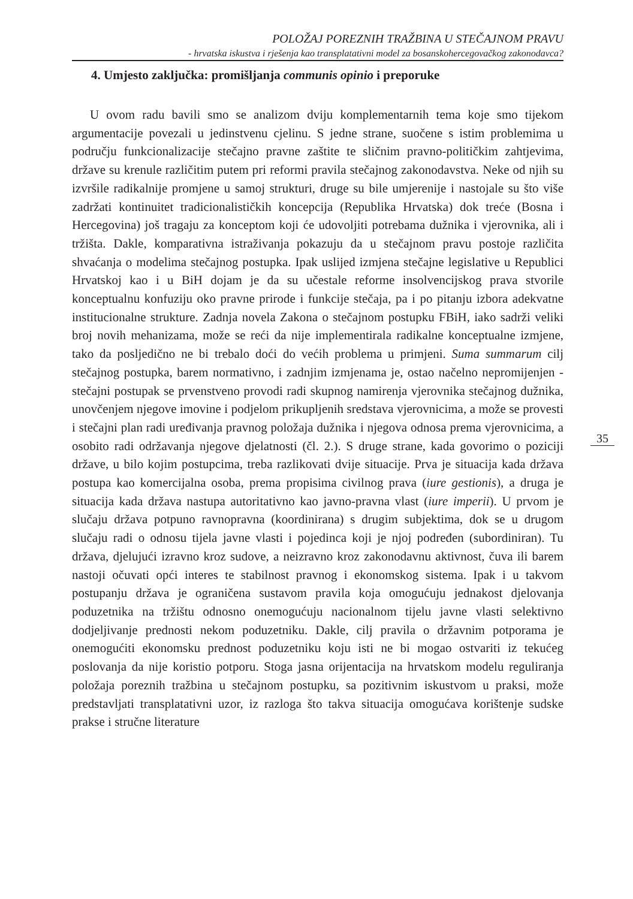POLOŽAJ POREZNIH TRAŽBINA U STEČAJNOM PRAVU
- hrvatska iskustva i rješenja kao transplatativni model za bosanskohercegovačkog zakonodavca?
4. Umjesto zaključka: promišljanja communis opinio i preporuke
U ovom radu bavili smo se analizom dviju komplementarnih tema koje smo tijekom argumentacije povezali u jedinstvenu cjelinu. S jedne strane, suočene s istim problemima u području funkcionalizacije stečajno pravne zaštite te sličnim pravno-političkim zahtjevima, države su krenule različitim putem pri reformi pravila stečajnog zakonodavstva. Neke od njih su izvršile radikalnije promjene u samoj strukturi, druge su bile umjerenije i nastojale su što više zadržati kontinuitet tradicionalističkih koncepcija (Republika Hrvatska) dok treće (Bosna i Hercegovina) još tragaju za konceptom koji će udovoljiti potrebama dužnika i vjerovnika, ali i tržišta. Dakle, komparativna istraživanja pokazuju da u stečajnom pravu postoje različita shvaćanja o modelima stečajnog postupka. Ipak uslijed izmjena stečajne legislative u Republici Hrvatskoj kao i u BiH dojam je da su učestale reforme insolvencijskog prava stvorile konceptualnu konfuziju oko pravne prirode i funkcije stečaja, pa i po pitanju izbora adekvatne institucionalne strukture. Zadnja novela Zakona o stečajnom postupku FBiH, iako sadrži veliki broj novih mehanizama, može se reći da nije implementirala radikalne konceptualne izmjene, tako da posljedično ne bi trebalo doći do većih problema u primjeni. Suma summarum cilj stečajnog postupka, barem normativno, i zadnjim izmjenama je, ostao načelno nepromijenjen - stečajni postupak se prvenstveno provodi radi skupnog namirenja vjerovnika stečajnog dužnika, unovčenjem njegove imovine i podjelom prikupljenih sredstava vjerovnicima, a može se provesti i stečajni plan radi uređivanja pravnog položaja dužnika i njegova odnosa prema vjerovnicima, a osobito radi održavanja njegove djelatnosti (čl. 2.). S druge strane, kada govorimo o poziciji države, u bilo kojim postupcima, treba razlikovati dvije situacije. Prva je situacija kada država postupa kao komercijalna osoba, prema propisima civilnog prava (iure gestionis), a druga je situacija kada država nastupa autoritativno kao javno-pravna vlast (iure imperii). U prvom je slučaju država potpuno ravnopravna (koordinirana) s drugim subjektima, dok se u drugom slučaju radi o odnosu tijela javne vlasti i pojedinca koji je njoj podređen (subordiniran). Tu država, djelujući izravno kroz sudove, a neizravno kroz zakonodavnu aktivnost, čuva ili barem nastoji očuvati opći interes te stabilnost pravnog i ekonomskog sistema. Ipak i u takvom postupanju država je ograničena sustavom pravila koja omogućuju jednakost djelovanja poduzetnika na tržištu odnosno onemogućuju nacionalnom tijelu javne vlasti selektivno dodjeljivanje prednosti nekom poduzetniku. Dakle, cilj pravila o državnim potporama je onemogućiti ekonomsku prednost poduzetniku koju isti ne bi mogao ostvariti iz tekućeg poslovanja da nije koristio potporu. Stoga jasna orijentacija na hrvatskom modelu reguliranja položaja poreznih tražbina u stečajnom postupku, sa pozitivnim iskustvom u praksi, može predstavljati transplatativni uzor, iz razloga što takva situacija omogućava korištenje sudske prakse i stručne literature
35